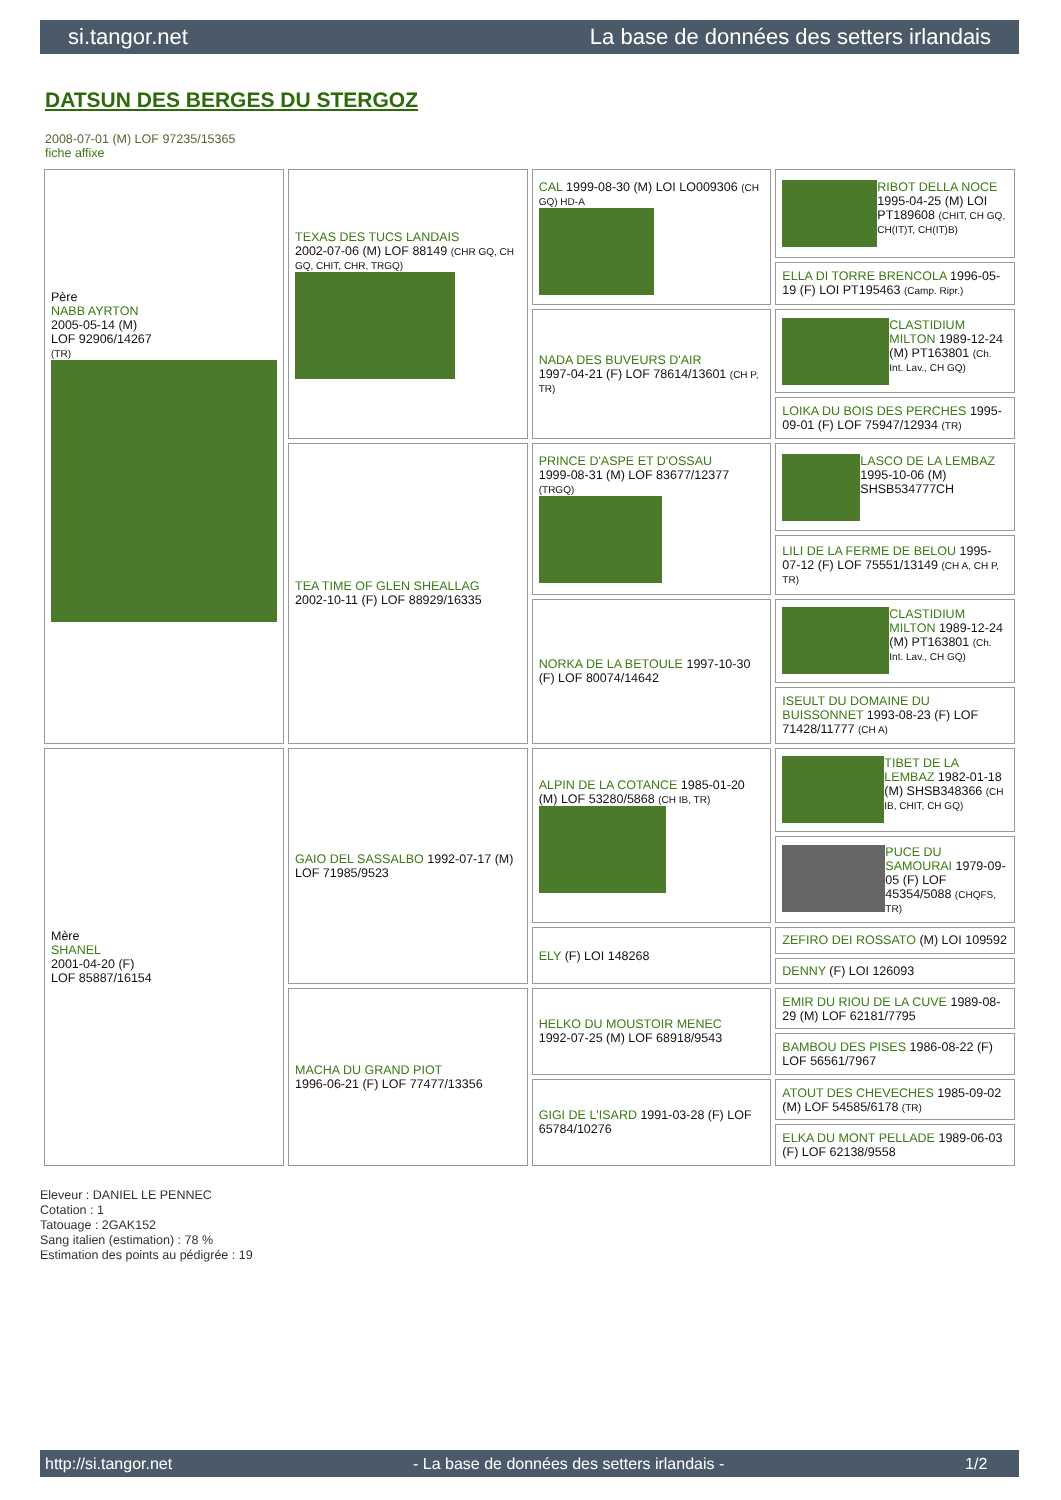si.tangor.net La base de données des setters irlandais
DATSUN DES BERGES DU STERGOZ
2008-07-01 (M) LOF 97235/15365
fiche affixe
| Père NABB AYRTON 2005-05-14 (M) LOF 92906/14267 (TR) | TEXAS DES TUCS LANDAIS 2002-07-06 (M) LOF 88149 (CHR GQ, CH GQ, CHIT, CHR, TRGQ) | CAL 1999-08-30 (M) LOI LO009306 (CH GQ) HD-A | RIBOT DELLA NOCE 1995-04-25 (M) LOI PT189608 (CHIT, CH GQ, CH(IT)T, CH(IT)B) |
| | | | ELLA DI TORRE BRENCOLA 1996-05-19 (F) LOI PT195463 (Camp. Ripr.) |
| | | NADA DES BUVEURS D'AIR 1997-04-21 (F) LOF 78614/13601 (CH P, TR) | CLASTIDIUM MILTON 1989-12-24 (M) PT163801 (Ch. Int. Lav., CH GQ) |
| | | | LOIKA DU BOIS DES PERCHES 1995-09-01 (F) LOF 75947/12934 (TR) |
| | TEA TIME OF GLEN SHEALLAG 2002-10-11 (F) LOF 88929/16335 | PRINCE D'ASPE ET D'OSSAU 1999-08-31 (M) LOF 83677/12377 (TRGQ) | LASCO DE LA LEMBAZ 1995-10-06 (M) SHSB534777CH |
| | | | LILI DE LA FERME DE BELOU 1995-07-12 (F) LOF 75551/13149 (CH A, CH P, TR) |
| | | NORKA DE LA BETOULE 1997-10-30 (F) LOF 80074/14642 | CLASTIDIUM MILTON 1989-12-24 (M) PT163801 (Ch. Int. Lav., CH GQ) |
| | | | ISEULT DU DOMAINE DU BUISSONNET 1993-08-23 (F) LOF 71428/11777 (CH A) |
| Mère SHANEL 2001-04-20 (F) LOF 85887/16154 | GAIO DEL SASSALBO 1992-07-17 (M) LOF 71985/9523 | ALPIN DE LA COTANCE 1985-01-20 (M) LOF 53280/5868 (CH IB, TR) | TIBET DE LA LEMBAZ 1982-01-18 (M) SHSB348366 (CH IB, CHIT, CH GQ) |
| | | | PUCE DU SAMOURAI 1979-09-05 (F) LOF 45354/5088 (CHQFS, TR) |
| | | ELY (F) LOI 148268 | ZEFIRO DEI ROSSATO (M) LOI 109592 |
| | | | DENNY (F) LOI 126093 |
| | MACHA DU GRAND PIOT 1996-06-21 (F) LOF 77477/13356 | HELKO DU MOUSTOIR MENEC 1992-07-25 (M) LOF 68918/9543 | EMIR DU RIOU DE LA CUVE 1989-08-29 (M) LOF 62181/7795 |
| | | | BAMBOU DES PISES 1986-08-22 (F) LOF 56561/7967 |
| | | GIGI DE L'ISARD 1991-03-28 (F) LOF 65784/10276 | ATOUT DES CHEVECHES 1985-09-02 (M) LOF 54585/6178 (TR) |
| | | | ELKA DU MONT PELLADE 1989-06-03 (F) LOF 62138/9558 |
Eleveur : DANIEL LE PENNEC
Cotation : 1
Tatouage : 2GAK152
Sang italien (estimation) : 78 %
Estimation des points au pédigrée : 19
http://si.tangor.net - La base de données des setters irlandais - 1/2